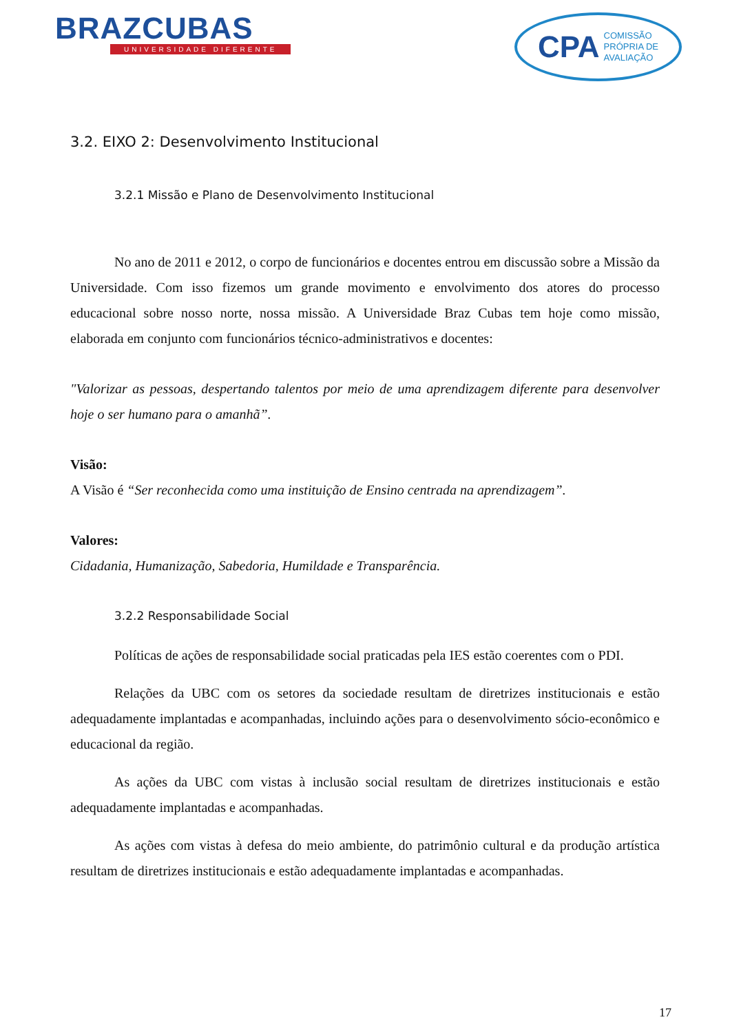BRAZCUBAS
UNIVERSIDADE DIFERENTE
CPA COMISSÃO
PRÓPRIA DE
AVALIAÇÃO
3.2. EIXO 2: Desenvolvimento Institucional
3.2.1 Missão e Plano de Desenvolvimento Institucional
No ano de 2011 e 2012, o corpo de funcionários e docentes entrou em discussão sobre a Missão da Universidade. Com isso fizemos um grande movimento e envolvimento dos atores do processo educacional sobre nosso norte, nossa missão. A Universidade Braz Cubas tem hoje como missão, elaborada em conjunto com funcionários técnico-administrativos e docentes:
"Valorizar as pessoas, despertando talentos por meio de uma aprendizagem diferente para desenvolver hoje o ser humano para o amanhã”.
Visão:
A Visão é “Ser reconhecida como uma instituição de Ensino centrada na aprendizagem”.
Valores:
Cidadania, Humanização, Sabedoria, Humildade e Transparência.
3.2.2 Responsabilidade Social
Políticas de ações de responsabilidade social praticadas pela IES estão coerentes com o PDI.
Relações da UBC com os setores da sociedade resultam de diretrizes institucionais e estão adequadamente implantadas e acompanhadas, incluindo ações para o desenvolvimento sócio-econômico e educacional da região.
As ações da UBC com vistas à inclusão social resultam de diretrizes institucionais e estão adequadamente implantadas e acompanhadas.
As ações com vistas à defesa do meio ambiente, do patrimônio cultural e da produção artística resultam de diretrizes institucionais e estão adequadamente implantadas e acompanhadas.
17